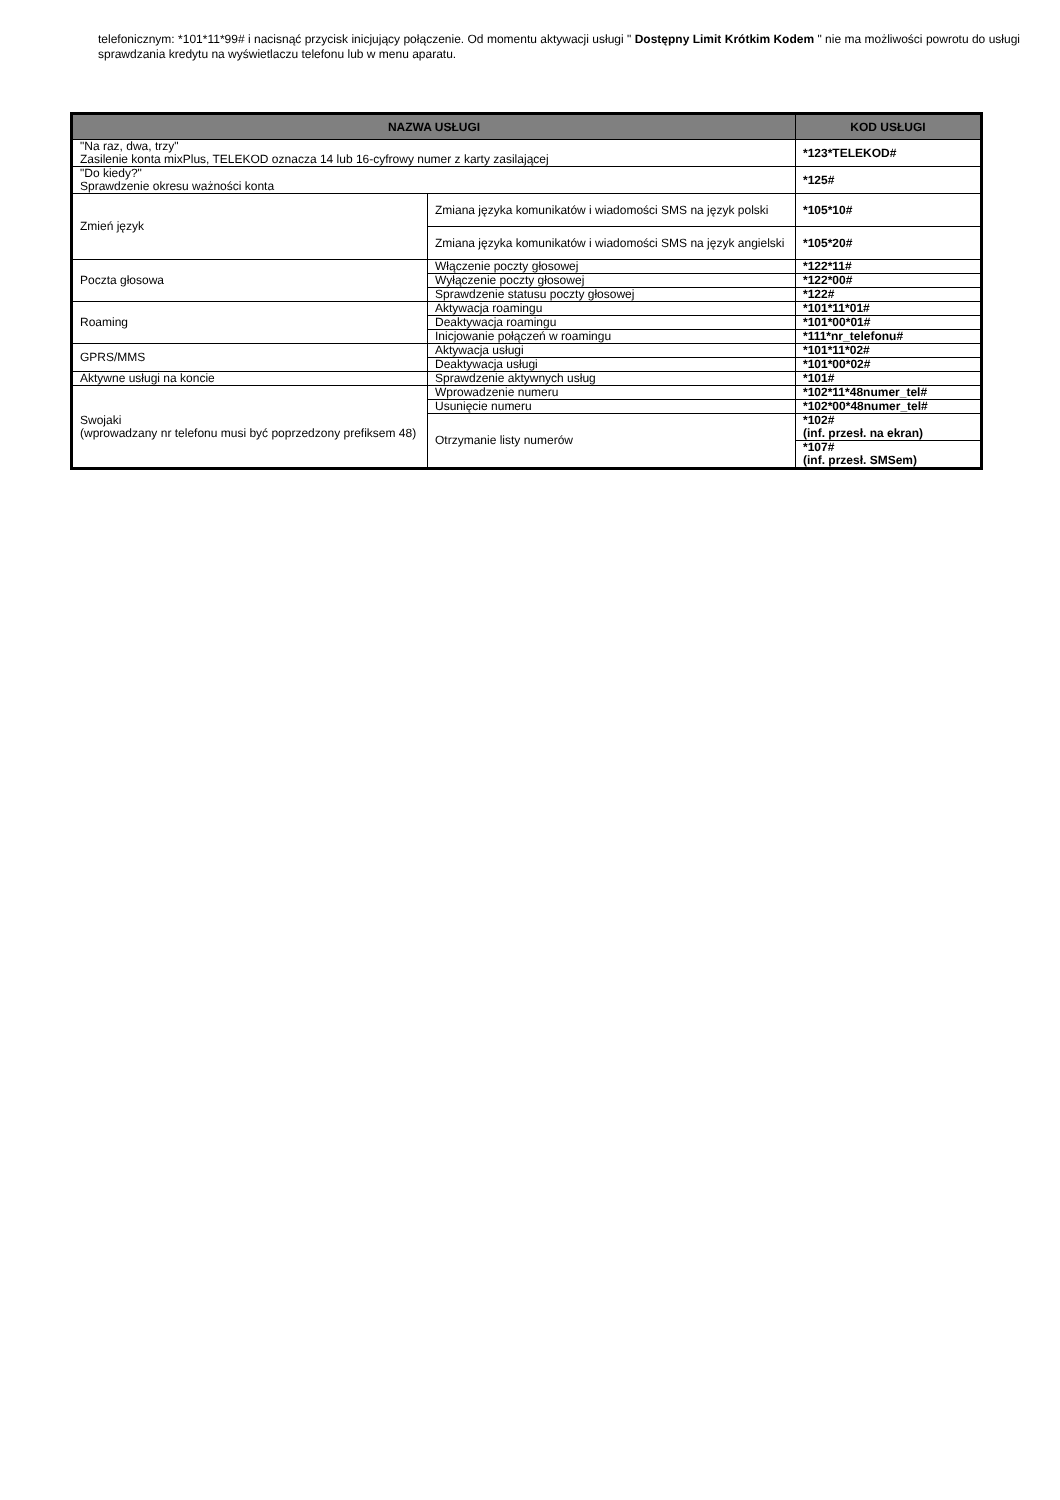telefonicznym: *101*11*99# i nacisnąć przycisk inicjujący połączenie. Od momentu aktywacji usługi " Dostępny Limit Krótkim Kodem " nie ma możliwości powrotu do usługi sprawdzania kredytu na wyświetlaczu telefonu lub w menu aparatu.
| NAZWA USŁUGI | | KOD USŁUGI |
| --- | --- | --- |
| "Na raz, dwa, trzy" Zasilenie konta mixPlus, TELEKOD oznacza 14 lub 16-cyfrowy numer z karty zasilającej | | *123*TELEKOD# |
| "Do kiedy?" Sprawdzenie okresu ważności konta | | *125# |
| Zmień język | Zmiana języka komunikatów i wiadomości SMS na język polski | *105*10# |
| | Zmiana języka komunikatów i wiadomości SMS na język angielski | *105*20# |
| Poczta głosowa | Włączenie poczty głosowej | *122*11# |
| | Wyłączenie poczty głosowej | *122*00# |
| | Sprawdzenie statusu poczty głosowej | *122# |
| Roaming | Aktywacja roamingu | *101*11*01# |
| | Deaktywacja roamingu | *101*00*01# |
| | Inicjowanie połączeń w roamingu | *111*nr_telefonu# |
| GPRS/MMS | Aktywacja usługi | *101*11*02# |
| | Deaktywacja usługi | *101*00*02# |
| Aktywne usługi na koncie | Sprawdzenie aktywnych usług | *101# |
| Swojaki (wprowadzany nr telefonu musi być poprzedzony prefiksem 48) | Wprowadzenie numeru | *102*11*48numer_tel# |
| | Usunięcie numeru | *102*00*48numer_tel# |
| | Otrzymanie listy numerów | *102# (inf. przesł. na ekran) |
| | | *107# (inf. przesł. SMSem) |